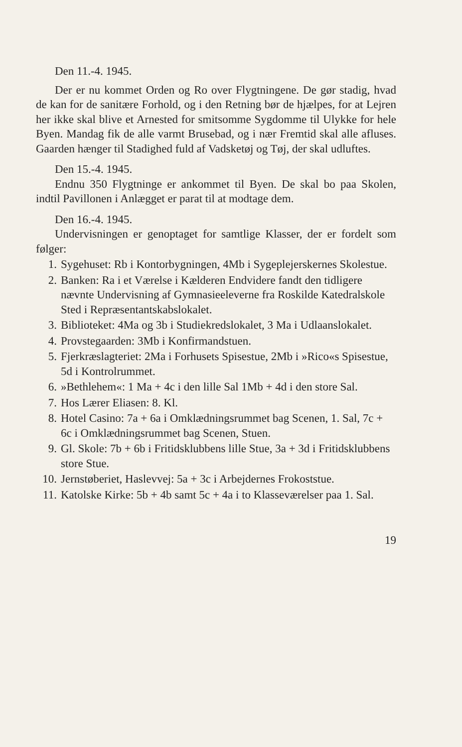Den 11.-4. 1945.
Der er nu kommet Orden og Ro over Flygtningene. De gør stadig, hvad de kan for de sanitære Forhold, og i den Retning bør de hjælpes, for at Lejren her ikke skal blive et Arnested for smitsomme Sygdomme til Ulykke for hele Byen. Mandag fik de alle varmt Brusebad, og i nær Fremtid skal alle afluses. Gaarden hænger til Stadighed fuld af Vadsketøj og Tøj, der skal udluftes.
Den 15.-4. 1945.
Endnu 350 Flygtninge er ankommet til Byen. De skal bo paa Skolen, indtil Pavillonen i Anlægget er parat til at modtage dem.
Den 16.-4. 1945.
Undervisningen er genoptaget for samtlige Klasser, der er fordelt som følger:
1. Sygehuset: Rb i Kontorbygningen, 4Mb i Sygeplejerskernes Skolestue.
2. Banken: Ra i et Værelse i Kælderen Endvidere fandt den tidligere nævnte Undervisning af Gymnasieeleverne fra Roskilde Katedralskole Sted i Repræsentantskabslokalet.
3. Biblioteket: 4Ma og 3b i Studiekredslokalet, 3 Ma i Udlaanslokalet.
4. Provstegaarden: 3Mb i Konfirmandstuen.
5. Fjerkræslagteriet: 2Ma i Forhusets Spisestue, 2Mb i »Rico«s Spisestue, 5d i Kontrolrummet.
6. »Bethlehem«: 1 Ma + 4c i den lille Sal 1Mb + 4d i den store Sal.
7. Hos Lærer Eliasen: 8. Kl.
8. Hotel Casino: 7a + 6a i Omklædningsrummet bag Scenen, 1. Sal, 7c + 6c i Omklædningsrummet bag Scenen, Stuen.
9. Gl. Skole: 7b + 6b i Fritidsklubbens lille Stue, 3a + 3d i Fritidsklubbens store Stue.
10. Jernstøberiet, Haslevvej: 5a + 3c i Arbejdernes Frokoststue.
11. Katolske Kirke: 5b + 4b samt 5c + 4a i to Klasseværelser paa 1. Sal.
19